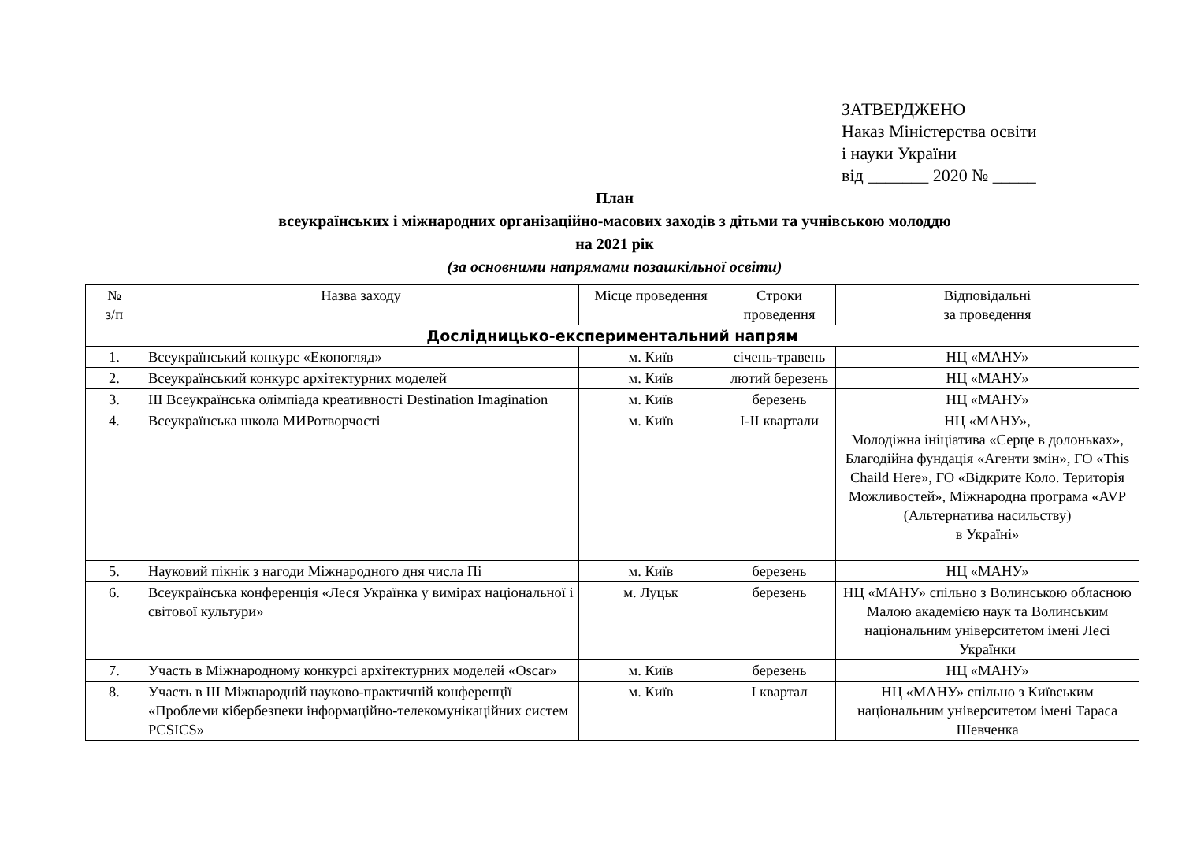ЗАТВЕРДЖЕНО
Наказ Міністерства освіти
і науки України
від _______ 2020 № _____
План
всеукраїнських і міжнародних організаційно-масових заходів з дітьми та учнівською молоддю
на 2021 рік
(за основними напрямами позашкільної освіти)
| № з/п | Назва заходу | Місце проведення | Строки проведення | Відповідальні за проведення |
| --- | --- | --- | --- | --- |
| Дослідницько-експериментальний напрям | | | | |
| 1. | Всеукраїнський конкурс «Екопогляд» | м. Київ | січень-травень | НЦ «МАНУ» |
| 2. | Всеукраїнський конкурс архітектурних моделей | м. Київ | лютий березень | НЦ «МАНУ» |
| 3. | ІІІ Всеукраїнська олімпіада креативності Destination Imagination | м. Київ | березень | НЦ «МАНУ» |
| 4. | Всеукраїнська школа МИРотворчості | м. Київ | І-ІІ квартали | НЦ «МАНУ», Молодіжна ініціатива «Серце в долоньках», Благодійна фундація «Агенти змін», ГО «This Chaild Here», ГО «Відкрите Коло. Територія Можливостей», Міжнародна програма «AVP (Альтернатива насильству) в Україні» |
| 5. | Науковий пікнік з нагоди Міжнародного дня числа Пі | м. Київ | березень | НЦ «МАНУ» |
| 6. | Всеукраїнська конференція «Леся Українка у вимірах національної і світової культури» | м. Луцьк | березень | НЦ «МАНУ» спільно з Волинською обласною Малою академією наук та Волинським національним університетом імені Лесі Українки |
| 7. | Участь в Міжнародному конкурсі архітектурних моделей «Oscar» | м. Київ | березень | НЦ «МАНУ» |
| 8. | Участь в ІІІ Міжнародній науково-практичній конференції «Проблеми кібербезпеки інформаційно-телекомунікаційних систем PCSICS» | м. Київ | І квартал | НЦ «МАНУ» спільно з Київським національним університетом імені Тараса Шевченка |